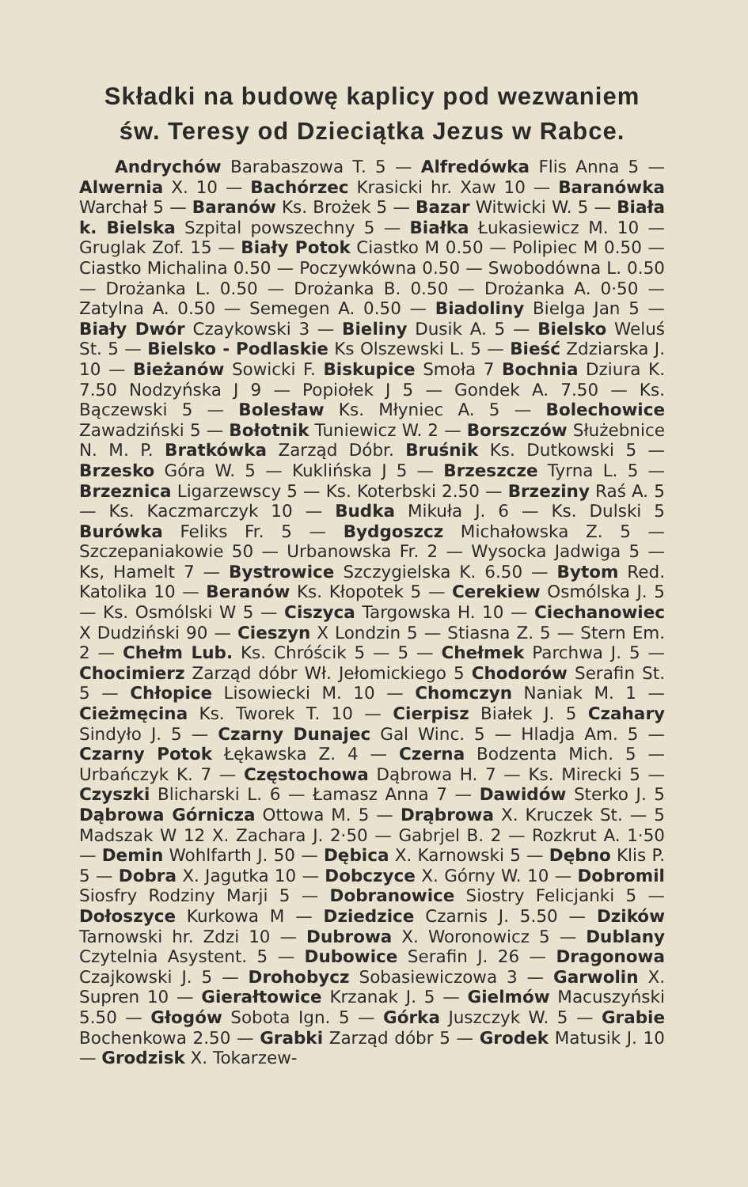Składki na budowę kaplicy pod wezwaniem
św. Teresy od Dzieciątka Jezus w Rabce.
Andrychów Barabaszowa T. 5 — Alfredówka Flis Anna 5 — Alwernia X. 10 — Bachórzec Krasicki hr. Xaw 10 — Baranówka Warchał 5 — Baranów Ks. Brożek 5 — Bazar Witwicki W. 5 — Biała k. Bielska Szpital powszechny 5 — Białka Łukasiewicz M. 10 — Gruglak Zof. 15 — Biały Potok Ciastko M 0.50 — Polipiec M 0.50 — Ciastko Michalina 0.50 — Poczywkówna 0.50 — Swobodówna L. 0.50 — Drożanka L. 0.50 — Drożanka B. 0.50 — Drożanka A. 0·50 — Zatylna A. 0.50 — Semegen A. 0.50 — Biadoliny Bielga Jan 5 — Biały Dwór Czaykowski 3 — Bieliny Dusik A. 5 — Bielsko Weluś St. 5 — Bielsko - Podlaskie Ks Olszewski L. 5 — Bieść Zdziarska J. 10 — Bieżanów Sowicki F. Biskupice Smoła 7 Bochnia Dziura K. 7.50 Nodzyńska J 9 — Popiołek J 5 — Gondek A. 7.50 — Ks. Bączewski 5 — Bolesław Ks. Młyniec A. 5 — Bolechowice Zawadziński 5 — Bołotnik Tuniewicz W. 2 — Borszczów Służebnice N. M. P. Bratkówka Zarząd Dóbr. Bruśnik Ks. Dutkowski 5 — Brzesko Góra W. 5 — Kuklińska J 5 — Brzeszcze Tyrna L. 5 — Brzeznica Ligarzewscy 5 — Ks. Koterbski 2.50 — Brzeziny Raś A. 5 — Ks. Kaczmarczyk 10 — Budka Mikuła J. 6 — Ks. Dulski 5 Burówka Feliks Fr. 5 — Bydgoszcz Michałowska Z. 5 — Szczepaniakowie 50 — Urbanowska Fr. 2 — Wysocka Jadwiga 5 — Ks, Hamelt 7 — Bystrowice Szczygielska K. 6.50 — Bytom Red. Katolika 10 — Beranów Ks. Kłopotek 5 — Cerekiew Osmólska J. 5 — Ks. Osmólski W 5 — Ciszyca Targowska H. 10 — Ciechanowiec X Dudziński 90 — Cieszyn X Londzin 5 — Stiasna Z. 5 — Stern Em. 2 — Chełm Lub. Ks. Chróścik 5 — 5 — Chełmek Parchwa J. 5 — Chocimierz Zarząd dóbr Wł. Jełomickiego 5 Chodorów Serafin St. 5 — Chłopice Lisowiecki M. 10 — Chomczyn Naniak M. 1 — Cieżmęcina Ks. Tworek T. 10 — Cierpisz Białek J. 5 Czahary Sindyło J. 5 — Czarny Dunajec Gal Winc. 5 — Hladja Am. 5 — Czarny Potok Łękawska Z. 4 — Czerna Bodzenta Mich. 5 — Urbańczyk K. 7 — Częstochowa Dąbrowa H. 7 — Ks. Mirecki 5 — Czyszki Blicharski L. 6 — Łamasz Anna 7 — Dawidów Sterko J. 5 Dąbrowa Górnicza Ottowa M. 5 — Drąbrowa X. Kruczek St. — 5 Madszak W 12 X. Zachara J. 2·50 — Gabrjel B. 2 — Rozkrut A. 1·50 — Demin Wohlfarth J. 50 — Dębica X. Karnowski 5 — Dębno Klis P. 5 — Dobra X. Jagutka 10 — Dobczyce X. Górny W. 10 — Dobromil Siosfry Rodziny Marji 5 — Dobranowice Siostry Felicjanki 5 — Dołoszyce Kurkowa M — Dziedzice Czarnis J. 5.50 — Dzików Tarnowski hr. Zdzi 10 — Dubrowa X. Woronowicz 5 — Dublany Czytelnia Asystent. 5 — Dubowice Serafin J. 26 — Dragonowa Czajkowski J. 5 — Drohobycz Sobasiewiczowa 3 — Garwolin X. Supren 10 — Gierałtowice Krzanak J. 5 — Gielmów Macuszyński 5.50 — Głogów Sobota Ign. 5 — Górka Juszczyk W. 5 — Grabie Bochenkowa 2.50 — Grabki Zarząd dóbr 5 — Grodek Matusik J. 10 — Grodzisk X. Tokarzew-